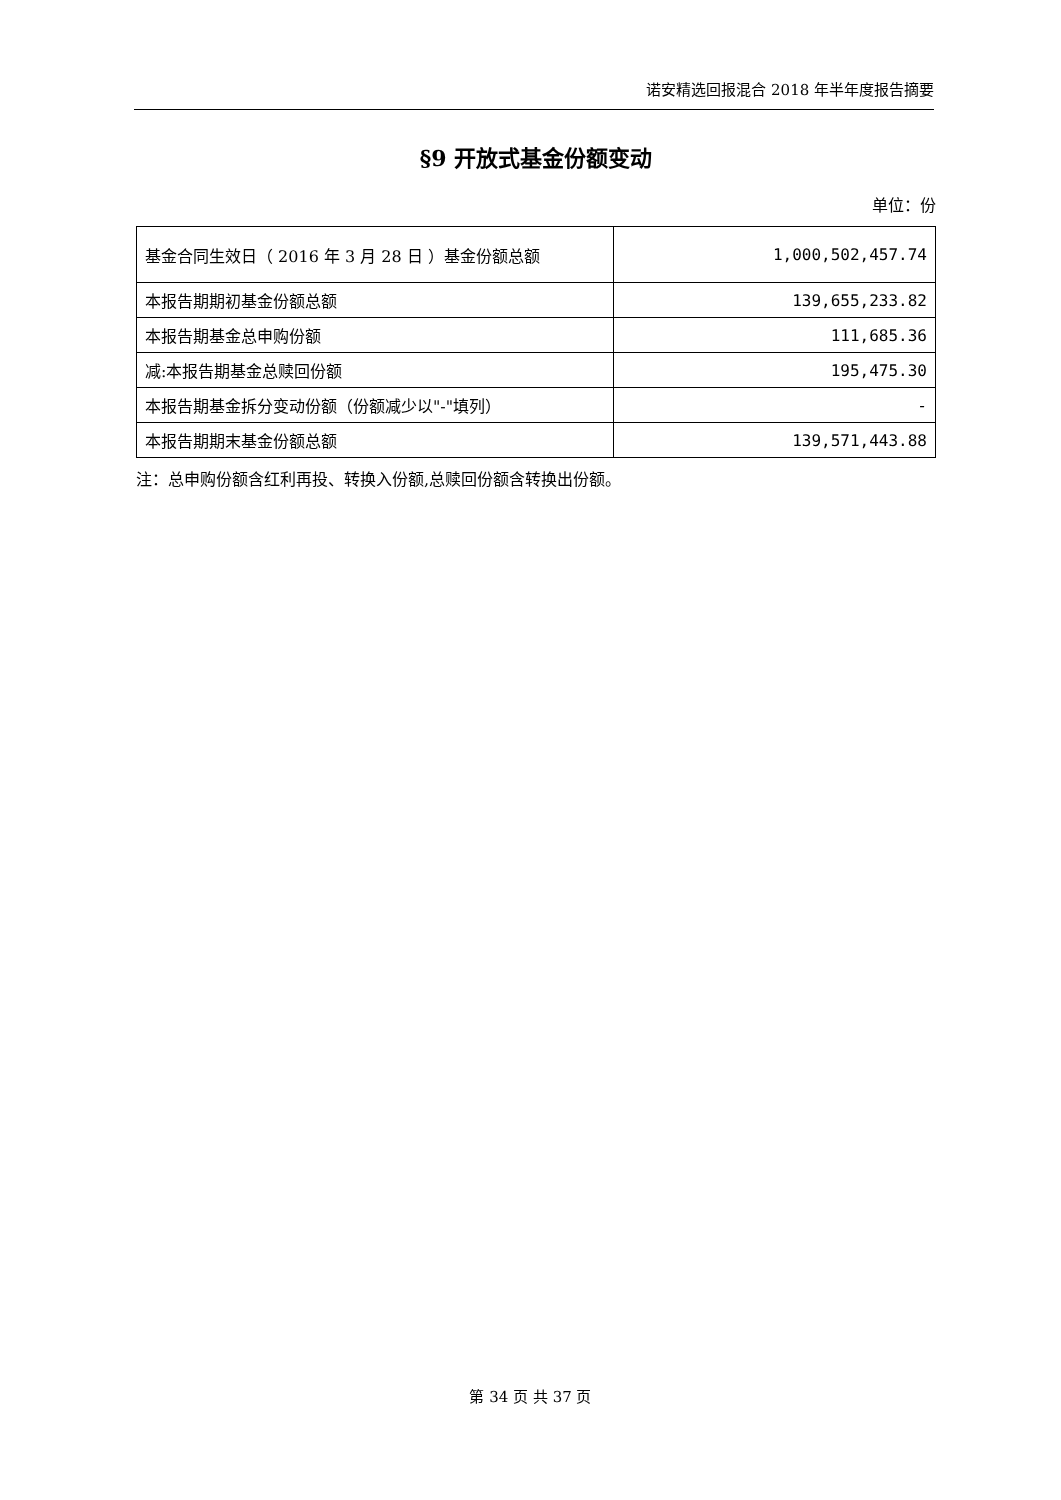诺安精选回报混合 2018 年半年度报告摘要
§9 开放式基金份额变动
单位：份
| 基金合同生效日（ 2016 年 3 月 28 日 ）基金份额总额 | 1,000,502,457.74 |
| 本报告期期初基金份额总额 | 139,655,233.82 |
| 本报告期基金总申购份额 | 111,685.36 |
| 减:本报告期基金总赎回份额 | 195,475.30 |
| 本报告期基金拆分变动份额（份额减少以"-"填列） | - |
| 本报告期期末基金份额总额 | 139,571,443.88 |
注：总申购份额含红利再投、转换入份额,总赎回份额含转换出份额。
第 34 页 共 37 页